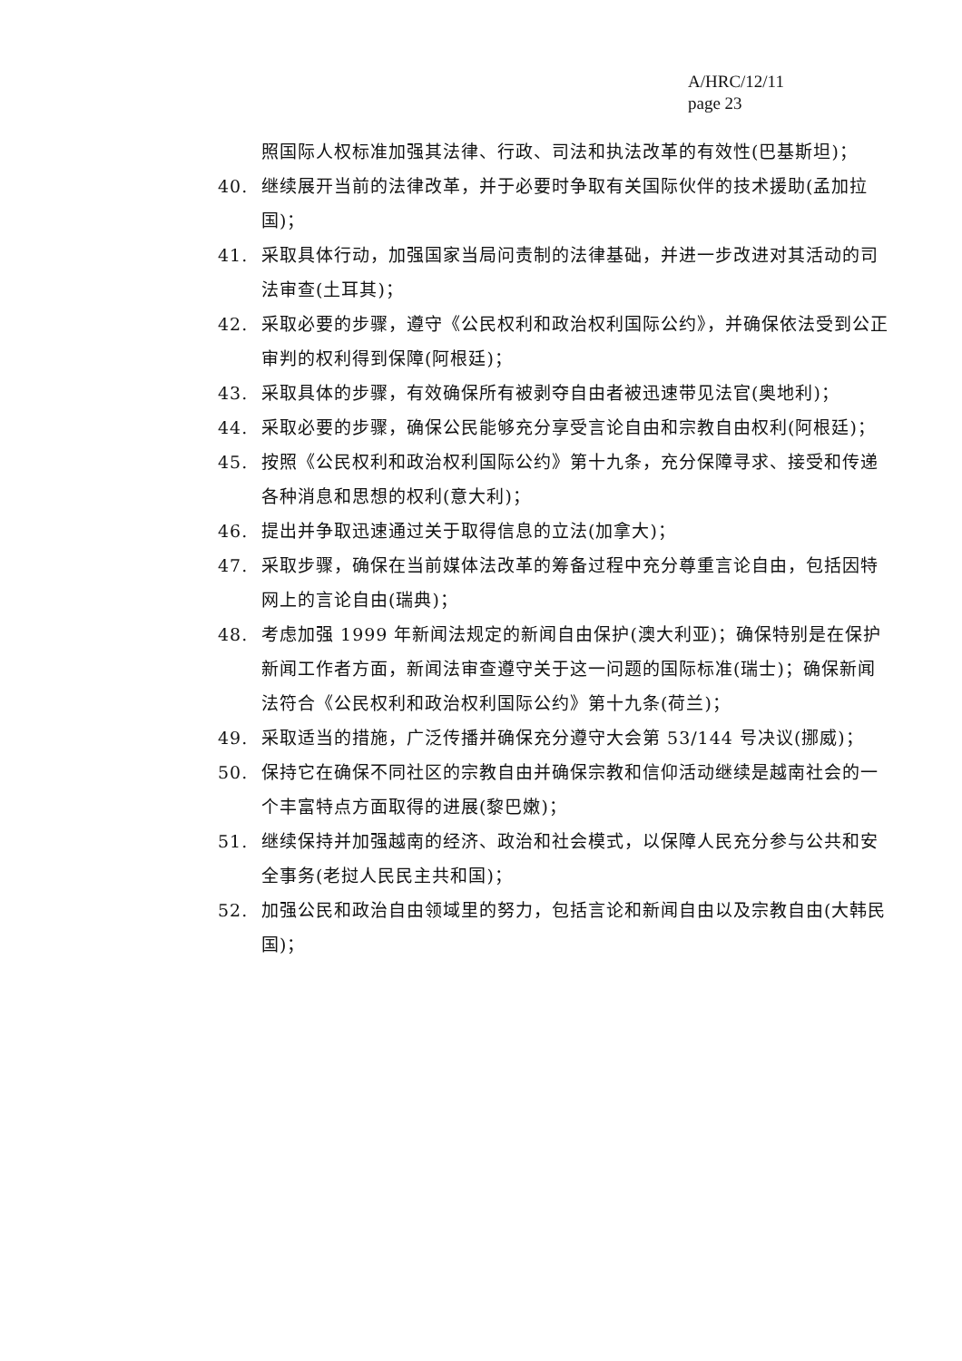A/HRC/12/11
page 23
照国际人权标准加强其法律、行政、司法和执法改革的有效性(巴基斯坦)；
40. 继续展开当前的法律改革，并于必要时争取有关国际伙伴的技术援助(孟加拉国)；
41. 采取具体行动，加强国家当局问责制的法律基础，并进一步改进对其活动的司法审查(土耳其)；
42. 采取必要的步骤，遵守《公民权利和政治权利国际公约》，并确保依法受到公正审判的权利得到保障(阿根廷)；
43. 采取具体的步骤，有效确保所有被剥夺自由者被迅速带见法官(奥地利)；
44. 采取必要的步骤，确保公民能够充分享受言论自由和宗教自由权利(阿根廷)；
45. 按照《公民权利和政治权利国际公约》第十九条，充分保障寻求、接受和传递各种消息和思想的权利(意大利)；
46. 提出并争取迅速通过关于取得信息的立法(加拿大)；
47. 采取步骤，确保在当前媒体法改革的筹备过程中充分尊重言论自由，包括因特网上的言论自由(瑞典)；
48. 考虑加强 1999 年新闻法规定的新闻自由保护(澳大利亚)；确保特别是在保护新闻工作者方面，新闻法审查遵守关于这一问题的国际标准(瑞士)；确保新闻法符合《公民权利和政治权利国际公约》第十九条(荷兰)；
49. 采取适当的措施，广泛传播并确保充分遵守大会第 53/144 号决议(挪威)；
50. 保持它在确保不同社区的宗教自由并确保宗教和信仰活动继续是越南社会的一个丰富特点方面取得的进展(黎巴嫩)；
51. 继续保持并加强越南的经济、政治和社会模式，以保障人民充分参与公共和安全事务(老挝人民民主共和国)；
52. 加强公民和政治自由领域里的努力，包括言论和新闻自由以及宗教自由(大韩民国)；